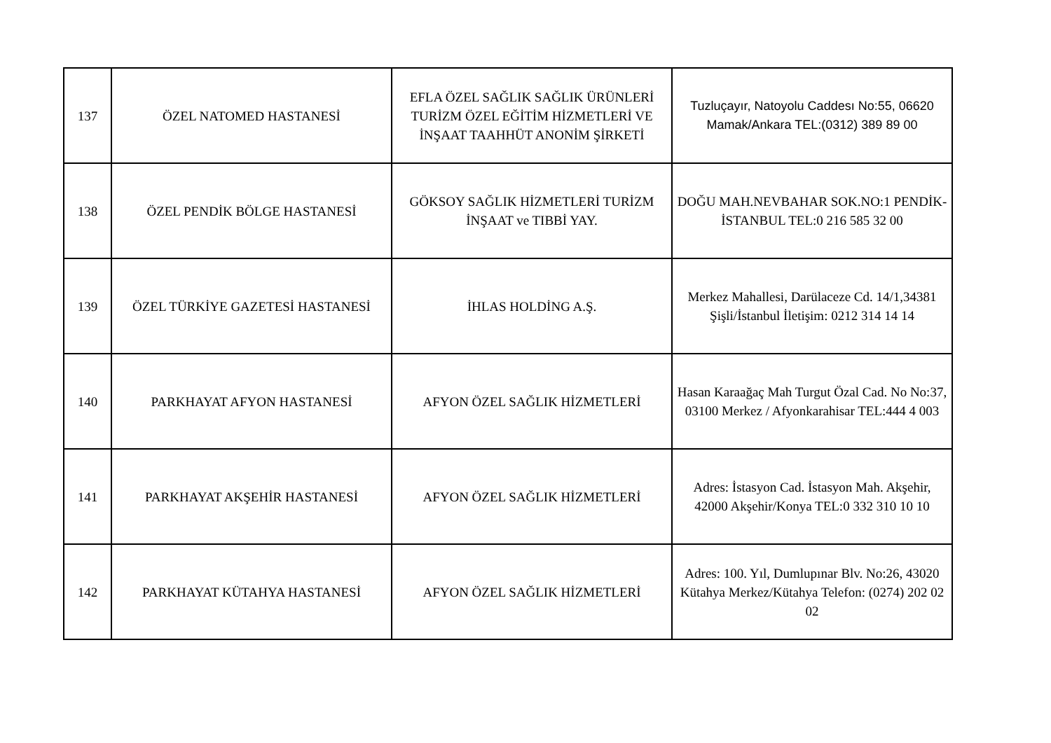| 137 | ÖZEL NATOMED HASTANESİ | EFLA ÖZEL SAĞLIK SAĞLIK ÜRÜNLERİ TURİZM ÖZEL EĞİTİM HİZMETLERİ VE İNŞAAT TAAHHÜT ANONİM ŞİRKETİ | Tuzluçayır, Natoyolu Caddesı No:55, 06620 Mamak/Ankara TEL:(0312) 389 89 00 |
| 138 | ÖZEL PENDİK BÖLGE HASTANESİ | GÖKSOY SAĞLIK HİZMETLERİ TURİZM İNŞAAT ve TIBBİ YAY. | DOĞU MAH.NEVBAHAR SOK.NO:1 PENDİK-İSTANBUL TEL:0 216 585 32 00 |
| 139 | ÖZEL TÜRKİYE GAZETESİ HASTANESİ | İHLAS HOLDİNG A.Ş. | Merkez Mahallesi, Darülaceze Cd. 14/1,34381 Şişli/İstanbul İletişim: 0212 314 14 14 |
| 140 | PARKHAYAT AFYON HASTANESİ | AFYON ÖZEL SAĞLIK HİZMETLERİ | Hasan Karaağaç Mah Turgut Özal Cad. No No:37, 03100 Merkez / Afyonkarahisar TEL:444 4 003 |
| 141 | PARKHAYAT AKŞEHİR HASTANESİ | AFYON ÖZEL SAĞLIK HİZMETLERİ | Adres: İstasyon Cad. İstasyon Mah. Akşehir, 42000 Akşehir/Konya TEL:0 332 310 10 10 |
| 142 | PARKHAYAT KÜTAHYA HASTANESİ | AFYON ÖZEL SAĞLIK HİZMETLERİ | Adres: 100. Yıl, Dumlupınar Blv. No:26, 43020 Kütahya Merkez/Kütahya Telefon: (0274) 202 02 02 |